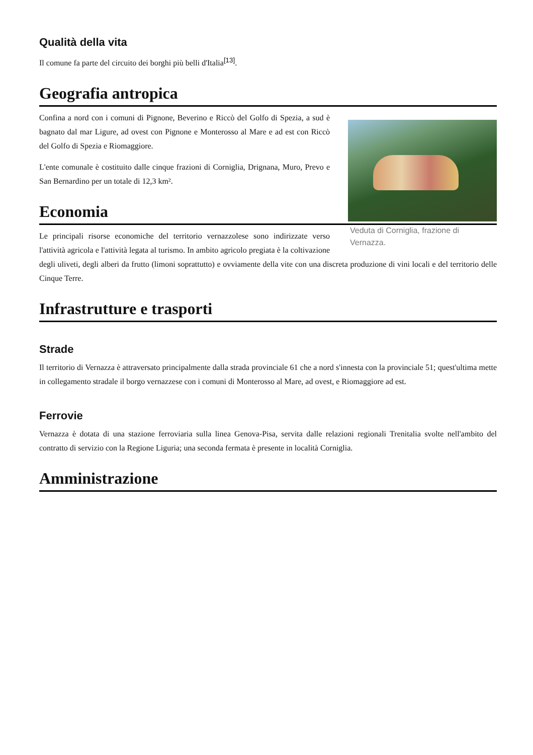Qualità della vita
Il comune fa parte del circuito dei borghi più belli d'Italia<sup>[13]</sup>.
Geografia antropica
Veduta di Corniglia, frazione di Vernazza.
Confina a nord con i comuni di Pignone, Beverino e Riccò del Golfo di Spezia, a sud è bagnato dal mar Ligure, ad ovest con Pignone e Monterosso al Mare e ad est con Riccò del Golfo di Spezia e Riomaggiore.
L'ente comunale è costituito dalle cinque frazioni di Corniglia, Drignana, Muro, Prevo e San Bernardino per un totale di 12,3 km².
Economia
Le principali risorse economiche del territorio vernazzolese sono indirizzate verso l'attività agricola e l'attività legata al turismo. In ambito agricolo pregiata è la coltivazione degli uliveti, degli alberi da frutto (limoni soprattutto) e ovviamente della vite con una discreta produzione di vini locali e del territorio delle Cinque Terre.
Infrastrutture e trasporti
Strade
Il territorio di Vernazza è attraversato principalmente dalla strada provinciale 61 che a nord s'innesta con la provinciale 51; quest'ultima mette in collegamento stradale il borgo vernazzese con i comuni di Monterosso al Mare, ad ovest, e Riomaggiore ad est.
Ferrovie
Vernazza è dotata di una stazione ferroviaria sulla linea Genova-Pisa, servita dalle relazioni regionali Trenitalia svolte nell'ambito del contratto di servizio con la Regione Liguria; una seconda fermata è presente in località Corniglia.
Amministrazione